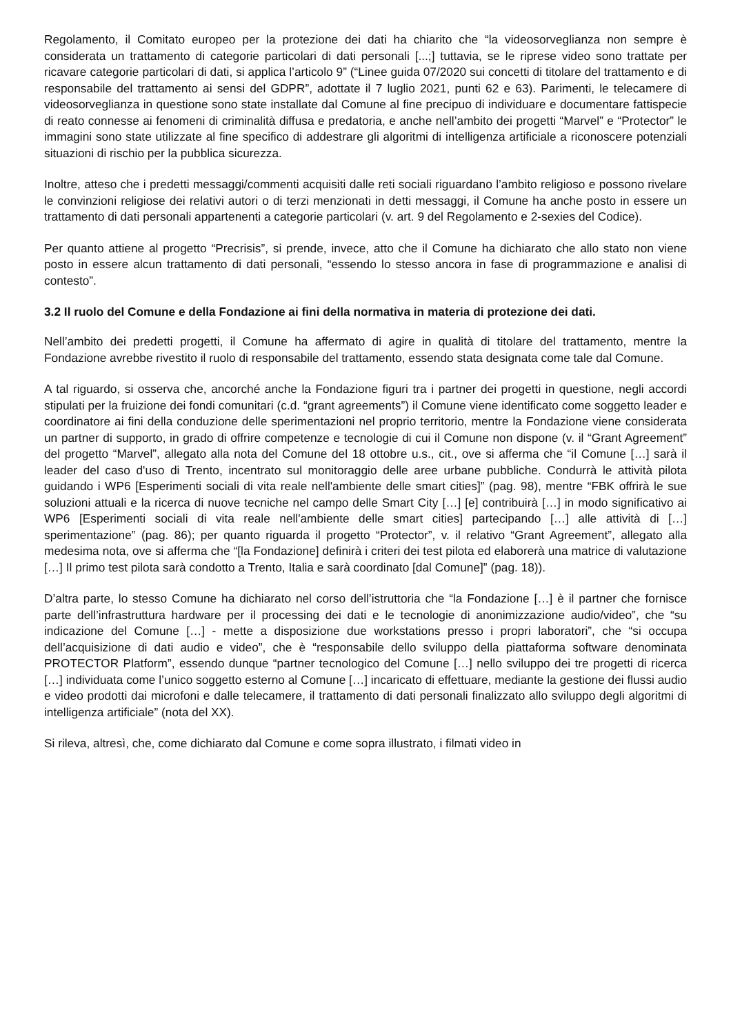Regolamento, il Comitato europeo per la protezione dei dati ha chiarito che “la videosorveglianza non sempre è considerata un trattamento di categorie particolari di dati personali [...;] tuttavia, se le riprese video sono trattate per ricavare categorie particolari di dati, si applica l’articolo 9” (“Linee guida 07/2020 sui concetti di titolare del trattamento e di responsabile del trattamento ai sensi del GDPR”, adottate il 7 luglio 2021, punti 62 e 63). Parimenti, le telecamere di videosorveglianza in questione sono state installate dal Comune al fine precipuo di individuare e documentare fattispecie di reato connesse ai fenomeni di criminalità diffusa e predatoria, e anche nell’ambito dei progetti “Marvel” e “Protector” le immagini sono state utilizzate al fine specifico di addestrare gli algoritmi di intelligenza artificiale a riconoscere potenziali situazioni di rischio per la pubblica sicurezza.
Inoltre, atteso che i predetti messaggi/commenti acquisiti dalle reti sociali riguardano l’ambito religioso e possono rivelare le convinzioni religiose dei relativi autori o di terzi menzionati in detti messaggi, il Comune ha anche posto in essere un trattamento di dati personali appartenenti a categorie particolari (v. art. 9 del Regolamento e 2-sexies del Codice).
Per quanto attiene al progetto “Precrisis”, si prende, invece, atto che il Comune ha dichiarato che allo stato non viene posto in essere alcun trattamento di dati personali, “essendo lo stesso ancora in fase di programmazione e analisi di contesto”.
3.2 Il ruolo del Comune e della Fondazione ai fini della normativa in materia di protezione dei dati.
Nell’ambito dei predetti progetti, il Comune ha affermato di agire in qualità di titolare del trattamento, mentre la Fondazione avrebbe rivestito il ruolo di responsabile del trattamento, essendo stata designata come tale dal Comune.
A tal riguardo, si osserva che, ancorché anche la Fondazione figuri tra i partner dei progetti in questione, negli accordi stipulati per la fruizione dei fondi comunitari (c.d. “grant agreements”) il Comune viene identificato come soggetto leader e coordinatore ai fini della conduzione delle sperimentazioni nel proprio territorio, mentre la Fondazione viene considerata un partner di supporto, in grado di offrire competenze e tecnologie di cui il Comune non dispone (v. il “Grant Agreement” del progetto “Marvel”, allegato alla nota del Comune del 18 ottobre u.s., cit., ove si afferma che “il Comune […] sarà il leader del caso d'uso di Trento, incentrato sul monitoraggio delle aree urbane pubbliche. Condurrà le attività pilota guidando i WP6 [Esperimenti sociali di vita reale nell'ambiente delle smart cities]” (pag. 98), mentre “FBK offrirà le sue soluzioni attuali e la ricerca di nuove tecniche nel campo delle Smart City […] [e] contribuirà […] in modo significativo ai WP6 [Esperimenti sociali di vita reale nell'ambiente delle smart cities] partecipando […] alle attività di […] sperimentazione” (pag. 86); per quanto riguarda il progetto “Protector”, v. il relativo “Grant Agreement”, allegato alla medesima nota, ove si afferma che “[la Fondazione] definirà i criteri dei test pilota ed elaborerà una matrice di valutazione […] Il primo test pilota sarà condotto a Trento, Italia e sarà coordinato [dal Comune]” (pag. 18)).
D’altra parte, lo stesso Comune ha dichiarato nel corso dell’istruttoria che “la Fondazione […] è il partner che fornisce parte dell’infrastruttura hardware per il processing dei dati e le tecnologie di anonimizzazione audio/video”, che “su indicazione del Comune […] - mette a disposizione due workstations presso i propri laboratori”, che “si occupa dell’acquisizione di dati audio e video”, che è “responsabile dello sviluppo della piattaforma software denominata PROTECTOR Platform”, essendo dunque “partner tecnologico del Comune […] nello sviluppo dei tre progetti di ricerca […] individuata come l’unico soggetto esterno al Comune […] incaricato di effettuare, mediante la gestione dei flussi audio e video prodotti dai microfoni e dalle telecamere, il trattamento di dati personali finalizzato allo sviluppo degli algoritmi di intelligenza artificiale” (nota del XX).
Si rileva, altresì, che, come dichiarato dal Comune e come sopra illustrato, i filmati video in